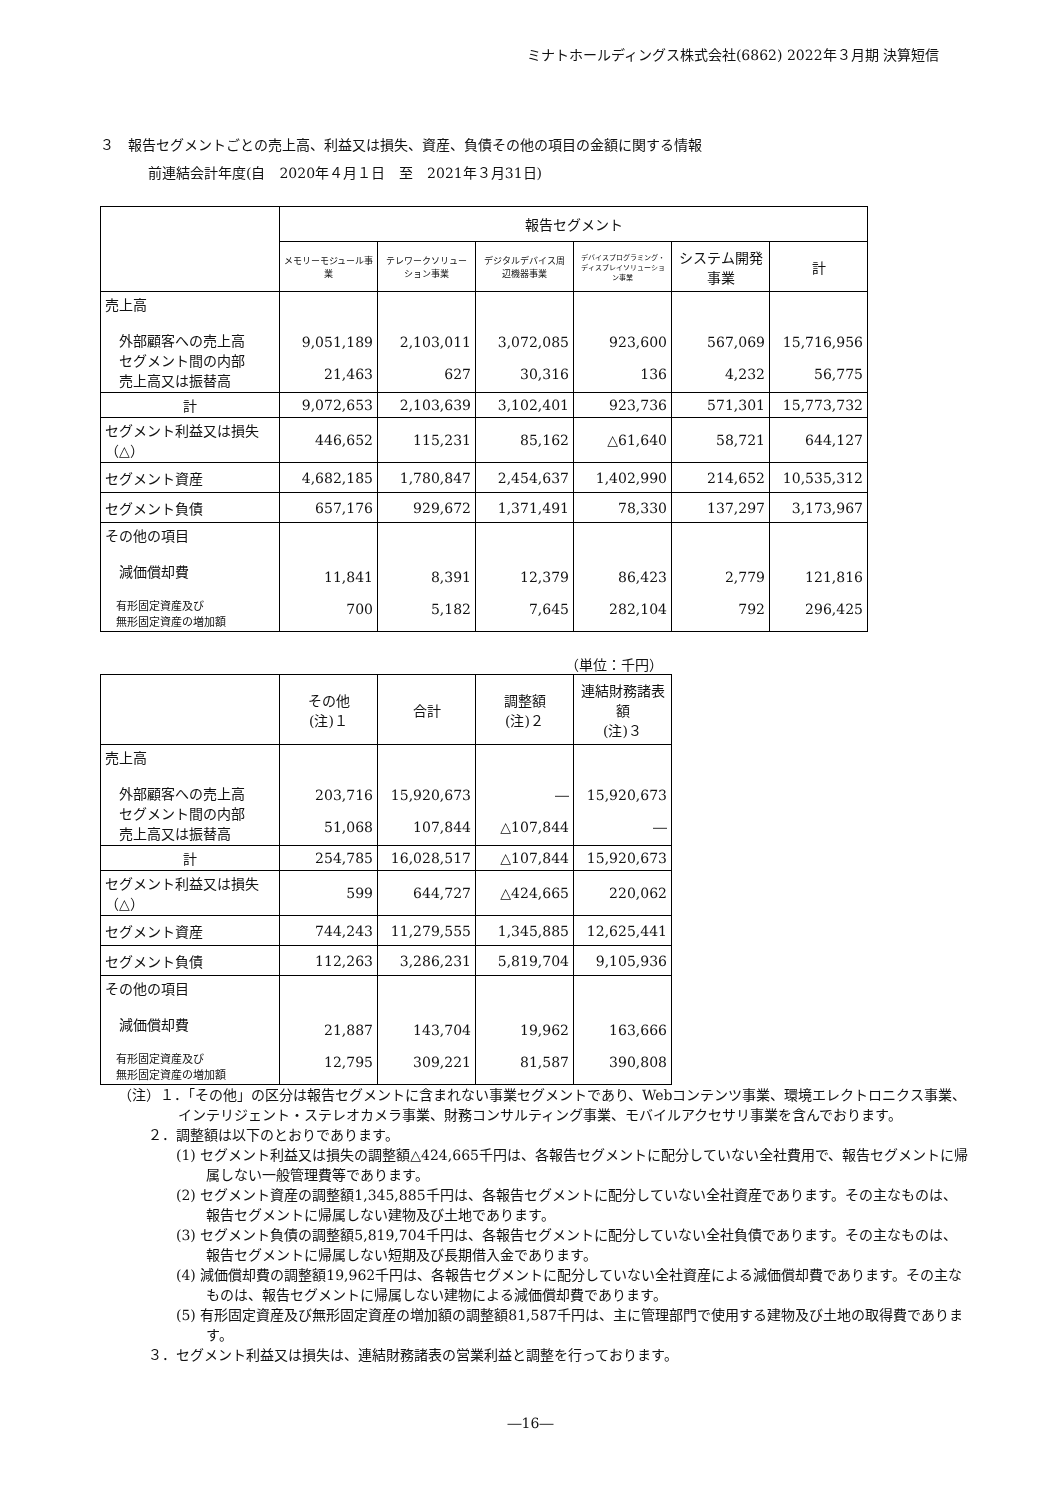ミナトホールディングス株式会社(6862) 2022年３月期 決算短信
３　報告セグメントごとの売上高、利益又は損失、資産、負債その他の項目の金額に関する情報
前連結会計年度(自　2020年４月１日　至　2021年３月31日)
| | 報告セグメント | | | | | |
| --- | --- | --- | --- | --- | --- | --- |
| | メモリーモジュール事業 | テレワークソリューション事業 | デジタルデバイス周辺機器事業 | デバイスプログラミング・ディスプレイソリューション事業 | システム開発事業 | 計 |
| 売上高 外部顧客への売上高 セグメント間の内部 売上高又は振替高 | 9,051,189 21,463 | 2,103,011 627 | 3,072,085 30,316 | 923,600 136 | 567,069 4,232 | 15,716,956 56,775 |
| 計 | 9,072,653 | 2,103,639 | 3,102,401 | 923,736 | 571,301 | 15,773,732 |
| セグメント利益又は損失（△） | 446,652 | 115,231 | 85,162 | △61,640 | 58,721 | 644,127 |
| セグメント資産 | 4,682,185 | 1,780,847 | 2,454,637 | 1,402,990 | 214,652 | 10,535,312 |
| セグメント負債 | 657,176 | 929,672 | 1,371,491 | 78,330 | 137,297 | 3,173,967 |
| その他の項目 減価償却費 有形固定資産及び 無形固定資産の増加額 | 11,841 700 | 8,391 5,182 | 12,379 7,645 | 86,423 282,104 | 2,779 792 | 121,816 296,425 |
（単位：千円）
| | その他 (注)１ | 合計 | 調整額 (注)２ | 連結財務諸表額 (注)３ |
| --- | --- | --- | --- | --- |
| 売上高 外部顧客への売上高 セグメント間の内部 売上高又は振替高 | 203,716 51,068 | 15,920,673 107,844 | ― △107,844 | 15,920,673 ― |
| 計 | 254,785 | 16,028,517 | △107,844 | 15,920,673 |
| セグメント利益又は損失（△） | 599 | 644,727 | △424,665 | 220,062 |
| セグメント資産 | 744,243 | 11,279,555 | 1,345,885 | 12,625,441 |
| セグメント負債 | 112,263 | 3,286,231 | 5,819,704 | 9,105,936 |
| その他の項目 減価償却費 有形固定資産及び 無形固定資産の増加額 | 21,887 12,795 | 143,704 309,221 | 19,962 81,587 | 163,666 390,808 |
（注）１．「その他」の区分は報告セグメントに含まれない事業セグメントであり、Webコンテンツ事業、環境エレクトロニクス事業、インテリジェント・ステレオカメラ事業、財務コンサルティング事業、モバイルアクセサリ事業を含んでおります。
２．調整額は以下のとおりであります。
(1) セグメント利益又は損失の調整額△424,665千円は、各報告セグメントに配分していない全社費用で、報告セグメントに帰属しない一般管理費等であります。
(2) セグメント資産の調整額1,345,885千円は、各報告セグメントに配分していない全社資産であります。その主なものは、報告セグメントに帰属しない建物及び土地であります。
(3) セグメント負債の調整額5,819,704千円は、各報告セグメントに配分していない全社負債であります。その主なものは、報告セグメントに帰属しない短期及び長期借入金であります。
(4) 減価償却費の調整額19,962千円は、各報告セグメントに配分していない全社資産による減価償却費であります。その主なものは、報告セグメントに帰属しない建物による減価償却費であります。
(5) 有形固定資産及び無形固定資産の増加額の調整額81,587千円は、主に管理部門で使用する建物及び土地の取得費であります。
３．セグメント利益又は損失は、連結財務諸表の営業利益と調整を行っております。
―16―